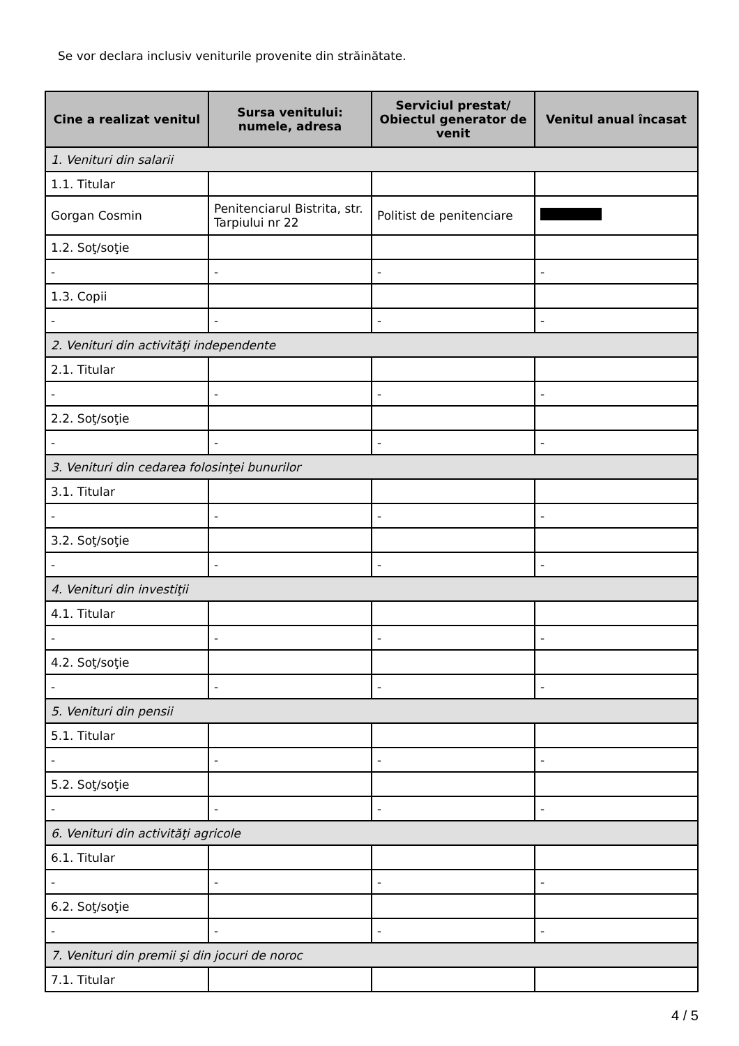Se vor declara inclusiv veniturile provenite din străinătate.
| Cine a realizat venitul | Sursa venitului: numele, adresa | Serviciul prestat/ Obiectul generator de venit | Venitul anual încasat |
| --- | --- | --- | --- |
| 1. Venituri din salarii | | | |
| 1.1. Titular | | | |
| Gorgan Cosmin | Penitenciarul Bistrita, str. Tarpiului nr 22 | Politist de penitenciare | |
| 1.2. Soţ/soţie | | | |
| - | - | - | - |
| 1.3. Copii | | | |
| - | - | - | - |
| 2. Venituri din activităţi independente | | | |
| 2.1. Titular | | | |
| - | - | - | - |
| 2.2. Soţ/soţie | | | |
| - | - | - | - |
| 3. Venituri din cedarea folosinţei bunurilor | | | |
| 3.1. Titular | | | |
| - | - | - | - |
| 3.2. Soţ/soţie | | | |
| - | - | - | - |
| 4. Venituri din investiţii | | | |
| 4.1. Titular | | | |
| - | - | - | - |
| 4.2. Soţ/soţie | | | |
| - | - | - | - |
| 5. Venituri din pensii | | | |
| 5.1. Titular | | | |
| - | - | - | - |
| 5.2. Soţ/soţie | | | |
| - | - | - | - |
| 6. Venituri din activităţi agricole | | | |
| 6.1. Titular | | | |
| - | - | - | - |
| 6.2. Soţ/soţie | | | |
| - | - | - | - |
| 7. Venituri din premii şi din jocuri de noroc | | | |
| 7.1. Titular | | | |
4 / 5